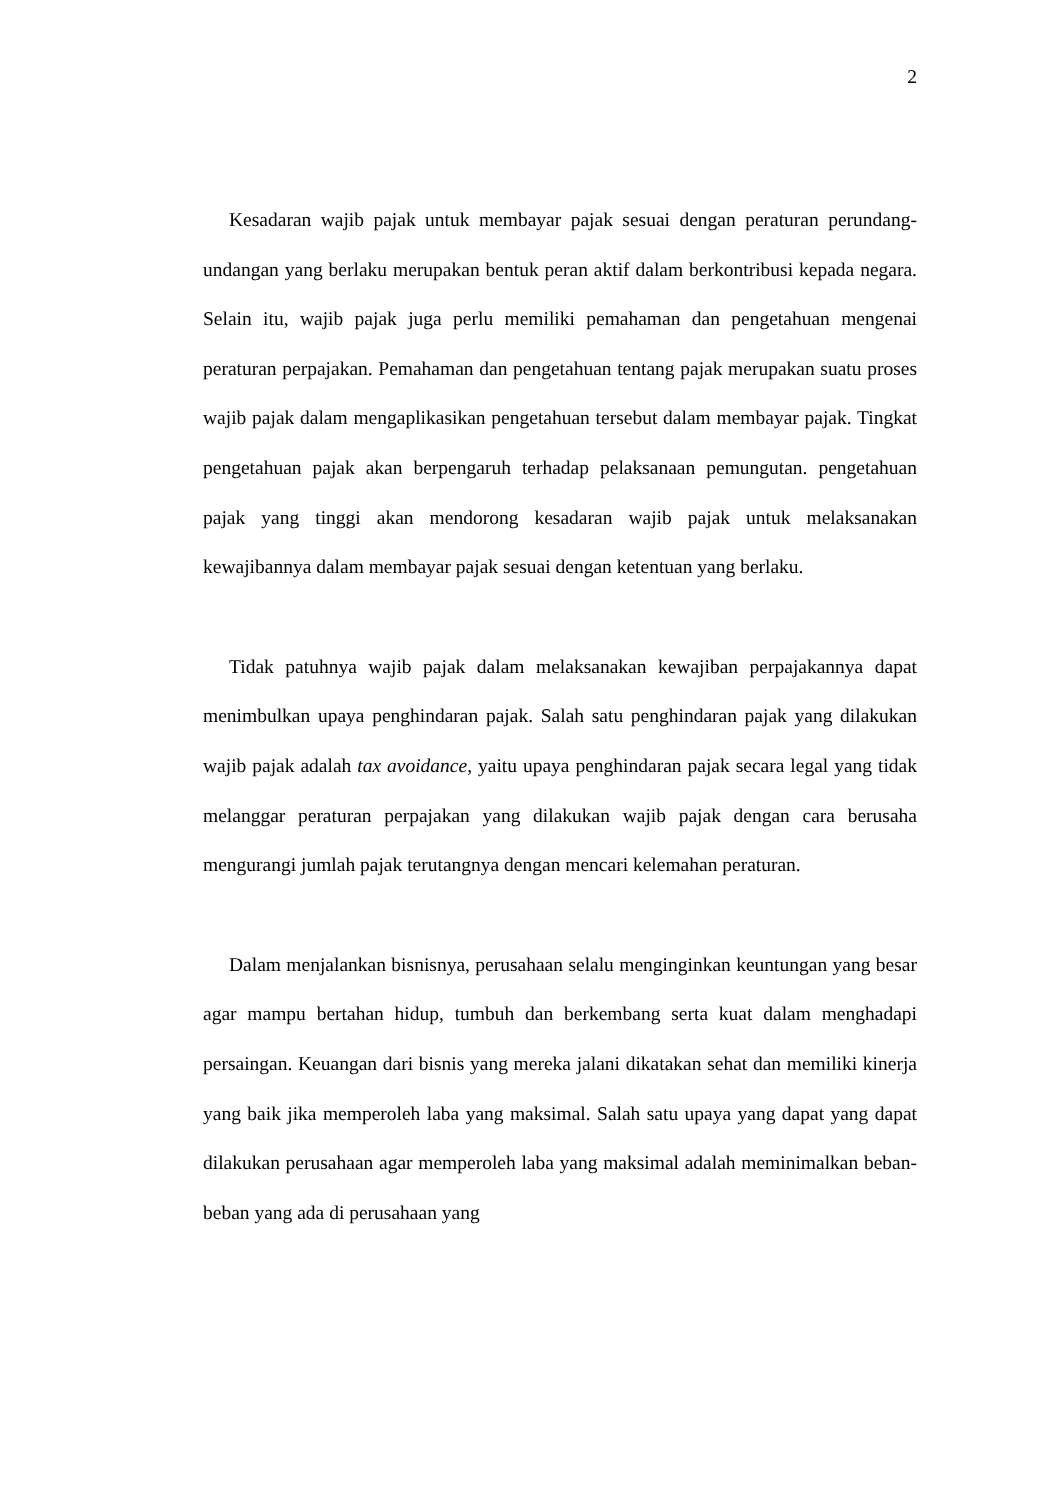2
Kesadaran wajib pajak untuk membayar pajak sesuai dengan peraturan perundang-undangan yang berlaku merupakan bentuk peran aktif dalam berkontribusi kepada negara. Selain itu, wajib pajak juga perlu memiliki pemahaman dan pengetahuan mengenai peraturan perpajakan. Pemahaman dan pengetahuan tentang pajak merupakan suatu proses wajib pajak dalam mengaplikasikan pengetahuan tersebut dalam membayar pajak. Tingkat pengetahuan pajak akan berpengaruh terhadap pelaksanaan pemungutan. pengetahuan pajak yang tinggi akan mendorong kesadaran wajib pajak untuk melaksanakan kewajibannya dalam membayar pajak sesuai dengan ketentuan yang berlaku.
Tidak patuhnya wajib pajak dalam melaksanakan kewajiban perpajakannya dapat menimbulkan upaya penghindaran pajak. Salah satu penghindaran pajak yang dilakukan wajib pajak adalah tax avoidance, yaitu upaya penghindaran pajak secara legal yang tidak melanggar peraturan perpajakan yang dilakukan wajib pajak dengan cara berusaha mengurangi jumlah pajak terutangnya dengan mencari kelemahan peraturan.
Dalam menjalankan bisnisnya, perusahaan selalu menginginkan keuntungan yang besar agar mampu bertahan hidup, tumbuh dan berkembang serta kuat dalam menghadapi persaingan. Keuangan dari bisnis yang mereka jalani dikatakan sehat dan memiliki kinerja yang baik jika memperoleh laba yang maksimal. Salah satu upaya yang dapat yang dapat dilakukan perusahaan agar memperoleh laba yang maksimal adalah meminimalkan beban-beban yang ada di perusahaan yang